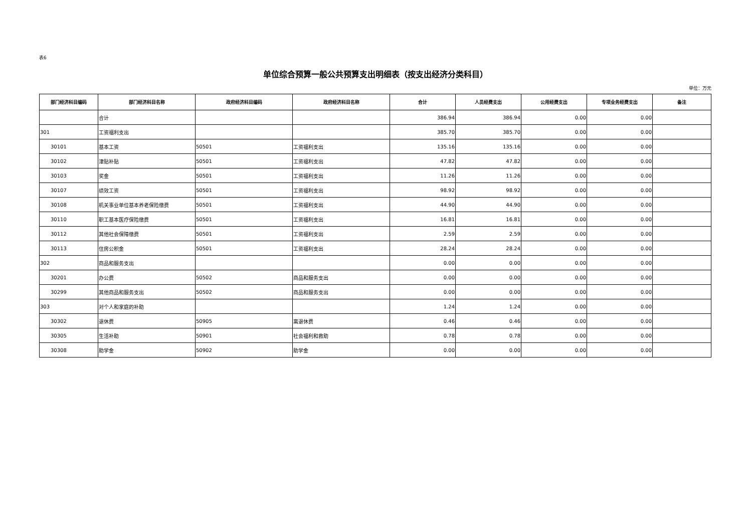表6
单位综合预算一般公共预算支出明细表（按支出经济分类科目）
单位：万元
| 部门经济科目编码 | 部门经济科目名称 | 政府经济科目编码 | 政府经济科目名称 | 合计 | 人员经费支出 | 公用经费支出 | 专项业务经费支出 | 备注 |
| --- | --- | --- | --- | --- | --- | --- | --- | --- |
| | 合计 | | | 386.94 | 386.94 | 0.00 | 0.00 | |
| 301 | 工资福利支出 | | | 385.70 | 385.70 | 0.00 | 0.00 | |
| 30101 | 基本工资 | 50501 | 工资福利支出 | 135.16 | 135.16 | 0.00 | 0.00 | |
| 30102 | 津贴补贴 | 50501 | 工资福利支出 | 47.82 | 47.82 | 0.00 | 0.00 | |
| 30103 | 奖金 | 50501 | 工资福利支出 | 11.26 | 11.26 | 0.00 | 0.00 | |
| 30107 | 绩效工资 | 50501 | 工资福利支出 | 98.92 | 98.92 | 0.00 | 0.00 | |
| 30108 | 机关事业单位基本养老保险缴费 | 50501 | 工资福利支出 | 44.90 | 44.90 | 0.00 | 0.00 | |
| 30110 | 职工基本医疗保险缴费 | 50501 | 工资福利支出 | 16.81 | 16.81 | 0.00 | 0.00 | |
| 30112 | 其他社会保障缴费 | 50501 | 工资福利支出 | 2.59 | 2.59 | 0.00 | 0.00 | |
| 30113 | 住房公积金 | 50501 | 工资福利支出 | 28.24 | 28.24 | 0.00 | 0.00 | |
| 302 | 商品和服务支出 | | | 0.00 | 0.00 | 0.00 | 0.00 | |
| 30201 | 办公费 | 50502 | 商品和服务支出 | 0.00 | 0.00 | 0.00 | 0.00 | |
| 30299 | 其他商品和服务支出 | 50502 | 商品和服务支出 | 0.00 | 0.00 | 0.00 | 0.00 | |
| 303 | 对个人和家庭的补助 | | | 1.24 | 1.24 | 0.00 | 0.00 | |
| 30302 | 退休费 | 50905 | 离退休费 | 0.46 | 0.46 | 0.00 | 0.00 | |
| 30305 | 生活补助 | 50901 | 社会福利和救助 | 0.78 | 0.78 | 0.00 | 0.00 | |
| 30308 | 助学金 | 50902 | 助学金 | 0.00 | 0.00 | 0.00 | 0.00 | |